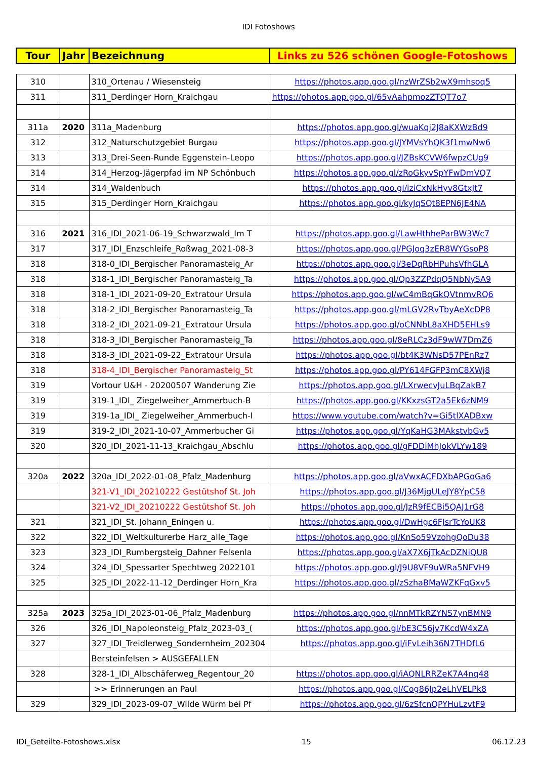IDI Fotoshows
| Tour | Jahr | Bezeichnung | Links zu 526 schönen Google-Fotoshows |
| --- | --- | --- | --- |
| 310 | | 310_Ortenau / Wiesensteig | https://photos.app.goo.gl/nzWrZSb2wX9mhsoq5 |
| 311 | | 311_Derdinger Horn_Kraichgau | https://photos.app.goo.gl/65vAahpmozZTQT7o7 |
| 311a | 2020 | 311a_Madenburg | https://photos.app.goo.gl/wuaKqj2J8aKXWzBd9 |
| 312 | | 312_Naturschutzgebiet Burgau | https://photos.app.goo.gl/JYMVsYhQK3f1mwNw6 |
| 313 | | 313_Drei-Seen-Runde Eggenstein-Leopo | https://photos.app.goo.gl/JZBsKCVW6fwpzCUg9 |
| 314 | | 314_Herzog-Jägerpfad im NP Schönbuch | https://photos.app.goo.gl/zRoGkyvSpYFwDmVQ7 |
| 314 | | 314_Waldenbuch | https://photos.app.goo.gl/iziCxNkHyv8GtxJt7 |
| 315 | | 315_Derdinger Horn_Kraichgau | https://photos.app.goo.gl/kyJqSQt8EPN6JE4NA |
| 316 | 2021 | 316_IDI_2021-06-19_Schwarzwald_Im T | https://photos.app.goo.gl/LawHthheParBW3Wc7 |
| 317 | | 317_IDI_Enzschleife_Roßwag_2021-08-3 | https://photos.app.goo.gl/PGJoq3zER8WYGsoP8 |
| 318 | | 318-0_IDI_Bergischer Panoramasteig_Ar | https://photos.app.goo.gl/3eDqRbHPuhsVfhGLA |
| 318 | | 318-1_IDI_Bergischer Panoramasteig_Ta | https://photos.app.goo.gl/Qp3ZZPdqQ5NbNySA9 |
| 318 | | 318-1_IDI_2021-09-20_Extratour Ursula | https://photos.app.goo.gl/wC4mBqGkQVtnmvRQ6 |
| 318 | | 318-2_IDI_Bergischer Panoramasteig_Ta | https://photos.app.goo.gl/mLGV2RvTbyAeXcDP8 |
| 318 | | 318-2_IDI_2021-09-21_Extratour Ursula | https://photos.app.goo.gl/oCNNbL8aXHD5EHLs9 |
| 318 | | 318-3_IDI_Bergischer Panoramasteig_Ta | https://photos.app.goo.gl/8eRLCz3dF9wW7DmZ6 |
| 318 | | 318-3_IDI_2021-09-22_Extratour Ursula | https://photos.app.goo.gl/bt4K3WNsD57PEnRz7 |
| 318 | | 318-4_IDI_Bergischer Panoramasteig_St | https://photos.app.goo.gl/PY614FGFP3mC8XWj8 |
| 319 | | Vortour U&H - 20200507 Wanderung Zie | https://photos.app.goo.gl/LXrwecvJuLBqZakB7 |
| 319 | | 319-1_IDI_ Ziegelweiher_Ammerbuch-B | https://photos.app.goo.gl/KKxzsGT2a5Ek6zNM9 |
| 319 | | 319-1a_IDI_ Ziegelweiher_Ammerbuch-I | https://www.youtube.com/watch?v=Gi5tlXADBxw |
| 319 | | 319-2_IDI_2021-10-07_Ammerbucher Gi | https://photos.app.goo.gl/YqKaHG3MAkstvbGv5 |
| 320 | | 320_IDI_2021-11-13_Kraichgau_Abschlu | https://photos.app.goo.gl/gFDDiMhJokVLYw189 |
| 320a | 2022 | 320a_IDI_2022-01-08_Pfalz_Madenburg | https://photos.app.goo.gl/aVwxACFDXbAPGoGa6 |
| | | 321-V1_IDI_20210222 Gestütshof St. Joh | https://photos.app.goo.gl/J36MjgULeJY8YpC58 |
| | | 321-V2_IDI_20210222 Gestütshof St. Joh | https://photos.app.goo.gl/JzR9fECBi5QAJ1rG8 |
| 321 | | 321_IDI_St. Johann_Eningen u. | https://photos.app.goo.gl/DwHgc6FJsrTcYoUK8 |
| 322 | | 322_IDI_Weltkulturerbe Harz_alle_Tage | https://photos.app.goo.gl/KnSo59VzohgQoDu38 |
| 323 | | 323_IDI_Rumbergsteig_Dahner Felsenla | https://photos.app.goo.gl/aX7X6jTkAcDZNiQU8 |
| 324 | | 324_IDI_Spessarter Spechtweg 2022101 | https://photos.app.goo.gl/J9U8VF9uWRa5NFVH9 |
| 325 | | 325_IDI_2022-11-12_Derdinger Horn_Kra | https://photos.app.goo.gl/zSzhaBMaWZKFqGxv5 |
| 325a | 2023 | 325a_IDI_2023-01-06_Pfalz_Madenburg | https://photos.app.goo.gl/nnMTkRZYNS7ynBMN9 |
| 326 | | 326_IDI_Napoleonsteig_Pfalz_2023-03_( | https://photos.app.goo.gl/bE3C56jv7KcdW4xZA |
| 327 | | 327_IDI_Treidlerweg_Sondernheim_202304 | https://photos.app.goo.gl/iFvLeih36N7THDfL6 |
| | | Bersteinfelsen > AUSGEFALLEN | |
| 328 | | 328-1_IDI_Albschäferweg_Regentour_20 | https://photos.app.goo.gl/iAQNLRRZeK7A4nq48 |
| | | >> Erinnerungen an Paul | https://photos.app.goo.gl/Cog86Jp2eLhVELPk8 |
| 329 | | 329_IDI_2023-09-07_Wilde Würm bei Pf | https://photos.app.goo.gl/6zSfcnQPYHuLzvtF9 |
IDI_Geteilte-Fotoshows.xlsx 15 06.12.23